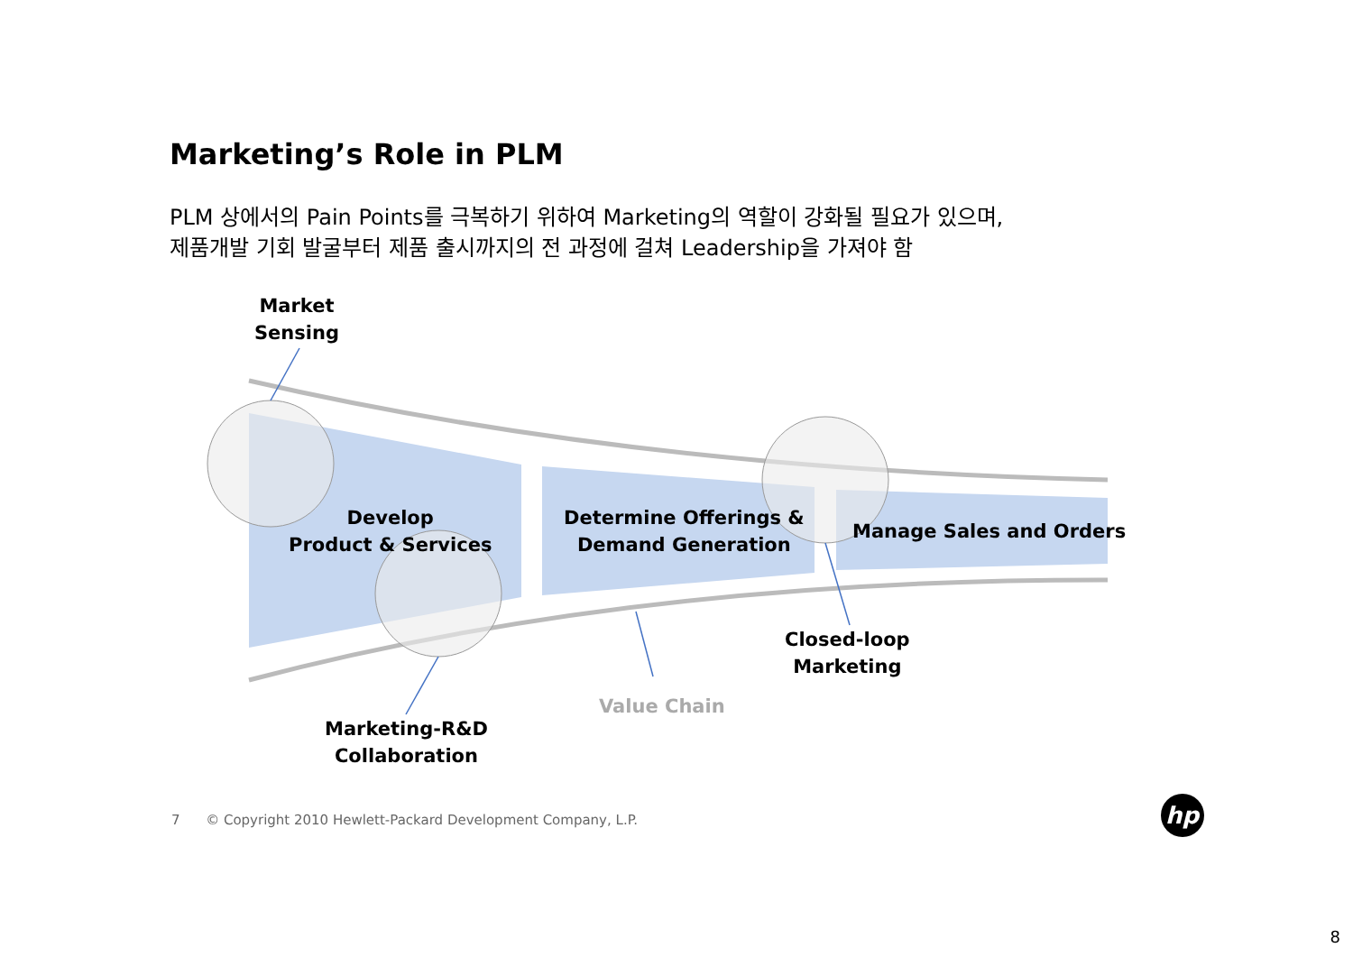Marketing’s Role in PLM
PLM 상에서의 Pain Points를 극복하기 위하여 Marketing의 역할이 강화될 필요가 있으며,
제품개발 기회 발굴부터 제품 출시까지의 전 과정에 걸쳐 Leadership을 가져야 함
Market
Sensing
Develop
Product & Services
Determine Offerings &
Demand Generation
Manage Sales and Orders
Closed-loop
Marketing
Value Chain
Marketing-R&D
Collaboration
hp
7 © Copyright 2010 Hewlett-Packard Development Company, L.P.
8